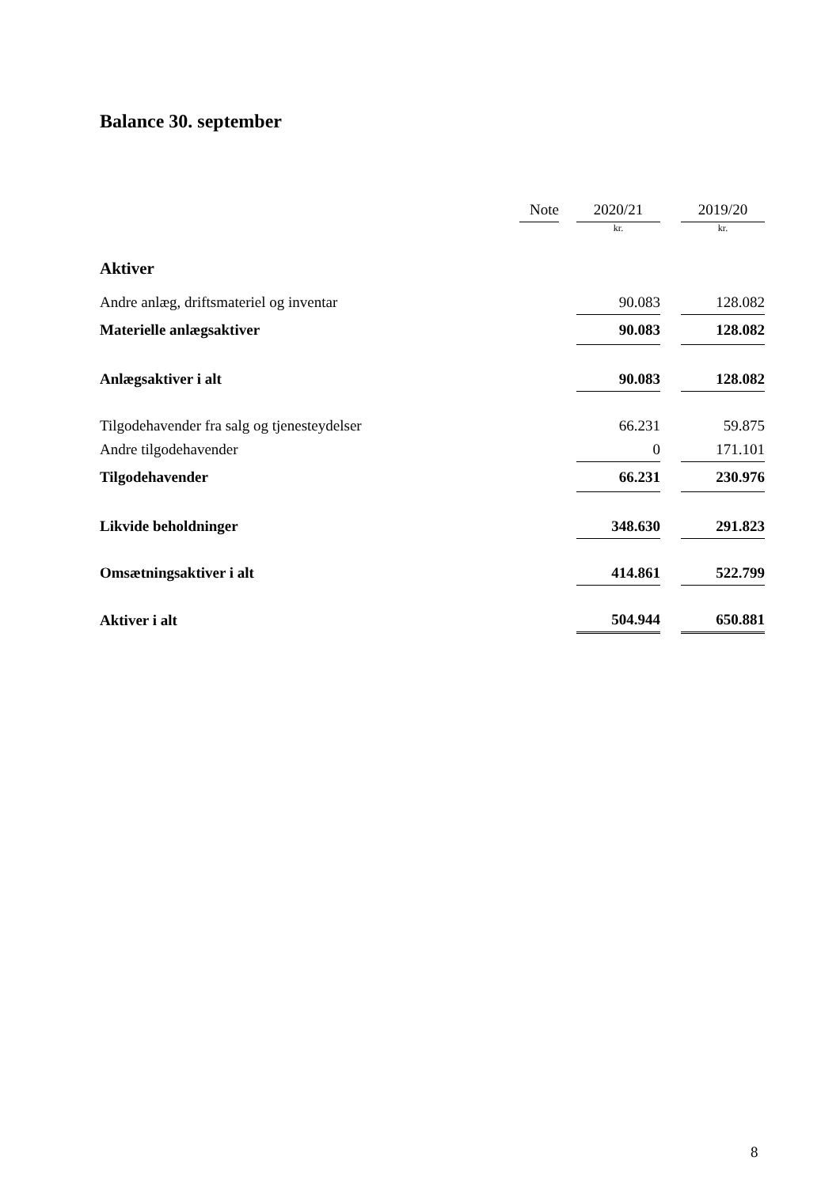Balance 30. september
| | Note | | 2020/21 | | 2019/20 |
| --- | --- | --- | --- | --- | --- |
| | | | kr. | | kr. |
| Aktiver | | | | | |
| Andre anlæg, driftsmateriel og inventar | | | 90.083 | | 128.082 |
| Materielle anlægsaktiver | | | 90.083 | | 128.082 |
| Anlægsaktiver i alt | | | 90.083 | | 128.082 |
| Tilgodehavender fra salg og tjenesteydelser | | | 66.231 | | 59.875 |
| Andre tilgodehavender | | | 0 | | 171.101 |
| Tilgodehavender | | | 66.231 | | 230.976 |
| Likvide beholdninger | | | 348.630 | | 291.823 |
| Omsætningsaktiver i alt | | | 414.861 | | 522.799 |
| Aktiver i alt | | | 504.944 | | 650.881 |
8